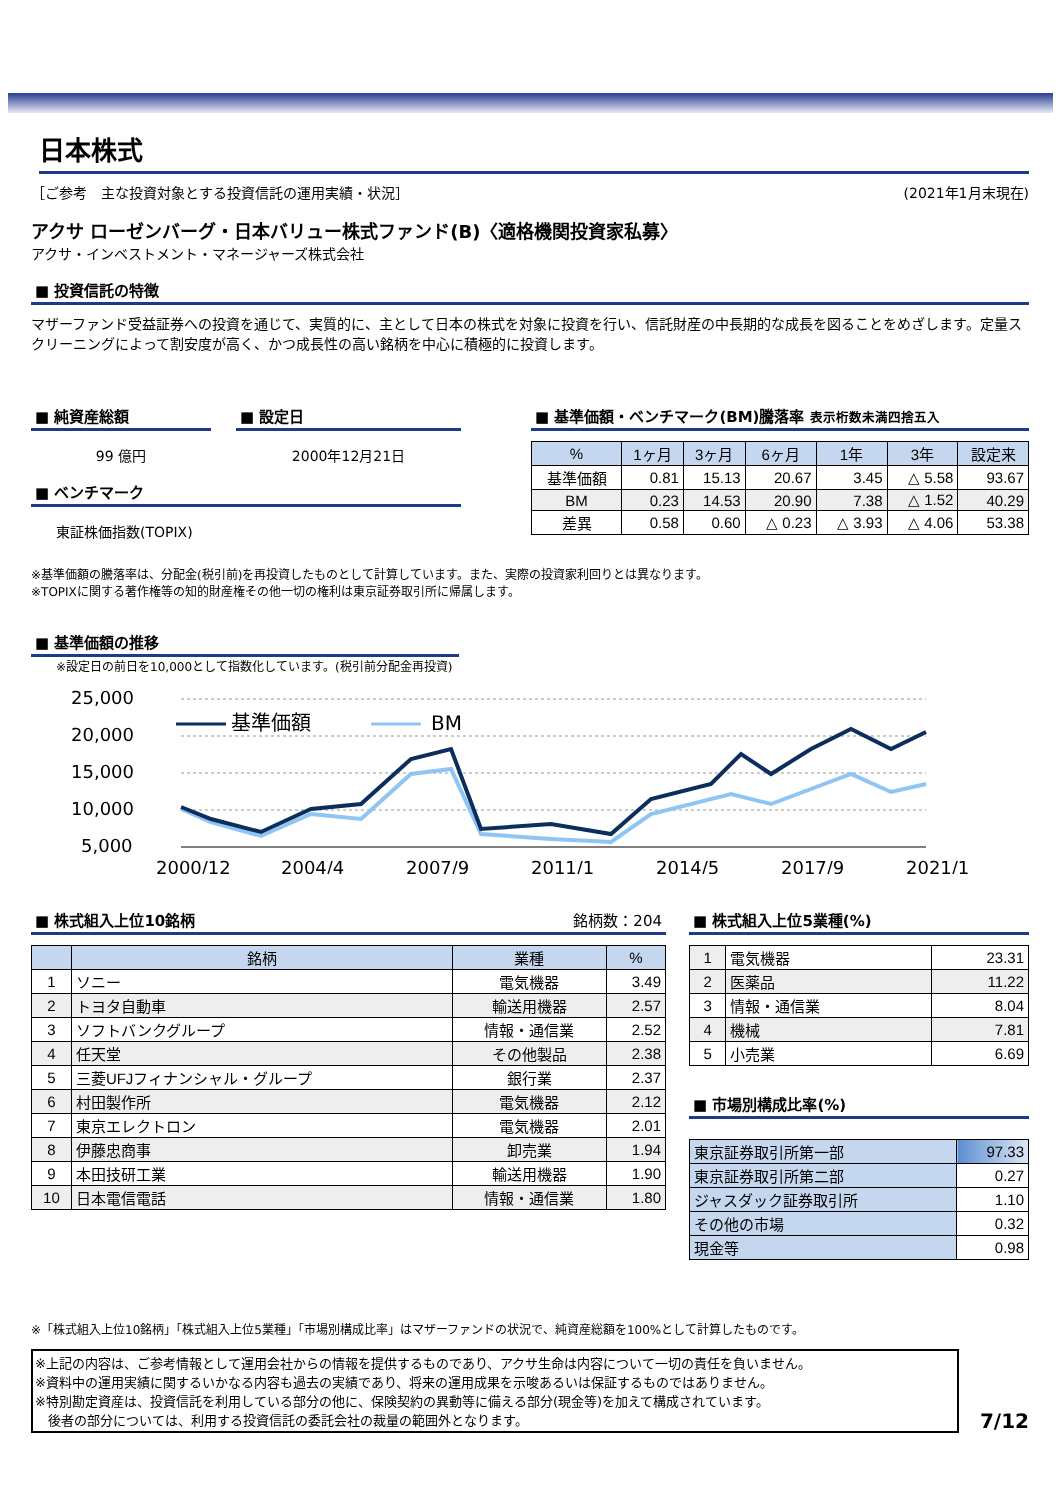日本株式
［ご参考　主な投資対象とする投資信託の運用実績・状況］ (2021年1月末現在)
アクサ ローゼンバーグ・日本バリュー株式ファンド(B)〈適格機関投資家私募〉
アクサ・インベストメント・マネージャーズ株式会社
■ 投資信託の特徴
マザーファンド受益証券への投資を通じて、実質的に、主として日本の株式を対象に投資を行い、信託財産の中長期的な成長を図ることをめざします。定量スクリーニングによって割安度が高く、かつ成長性の高い銘柄を中心に積極的に投資します。
■ 純資産総額
99 億円
■ 設定日
2000年12月21日
■ ベンチマーク
東証株価指数(TOPIX)
■ 基準価額・ベンチマーク(BM)騰落率 表示桁数未満四捨五入
| % | 1ヶ月 | 3ヶ月 | 6ヶ月 | 1年 | 3年 | 設定来 |
| --- | --- | --- | --- | --- | --- | --- |
| 基準価額 | 0.81 | 15.13 | 20.67 | 3.45 | △ 5.58 | 93.67 |
| BM | 0.23 | 14.53 | 20.90 | 7.38 | △ 1.52 | 40.29 |
| 差異 | 0.58 | 0.60 | △ 0.23 | △ 3.93 | △ 4.06 | 53.38 |
※基準価額の騰落率は、分配金(税引前)を再投資したものとして計算しています。また、実際の投資家利回りとは異なります。
※TOPIXに関する著作権等の知的財産権その他一切の権利は東京証券取引所に帰属します。
■ 基準価額の推移
※設定日の前日を10,000として指数化しています。(税引前分配金再投資)
25,000
20,000
15,000
10,000
5,000
基準価額
BM
2000/12
2004/4
2007/9
2011/1
2014/5
2017/9
2021/1
■ 株式組入上位10銘柄 銘柄数：204
| | 銘柄 | 業種 | % |
| --- | --- | --- | --- |
| 1 | ソニー | 電気機器 | 3.49 |
| 2 | トヨタ自動車 | 輸送用機器 | 2.57 |
| 3 | ソフトバンクグループ | 情報・通信業 | 2.52 |
| 4 | 任天堂 | その他製品 | 2.38 |
| 5 | 三菱UFJフィナンシャル・グループ | 銀行業 | 2.37 |
| 6 | 村田製作所 | 電気機器 | 2.12 |
| 7 | 東京エレクトロン | 電気機器 | 2.01 |
| 8 | 伊藤忠商事 | 卸売業 | 1.94 |
| 9 | 本田技研工業 | 輸送用機器 | 1.90 |
| 10 | 日本電信電話 | 情報・通信業 | 1.80 |
■ 株式組入上位5業種(%)
| 1 | 電気機器 | 23.31 |
| 2 | 医薬品 | 11.22 |
| 3 | 情報・通信業 | 8.04 |
| 4 | 機械 | 7.81 |
| 5 | 小売業 | 6.69 |
■ 市場別構成比率(%)
| 東京証券取引所第一部 | 97.33 |
| 東京証券取引所第二部 | 0.27 |
| ジャスダック証券取引所 | 1.10 |
| その他の市場 | 0.32 |
| 現金等 | 0.98 |
※「株式組入上位10銘柄」「株式組入上位5業種」「市場別構成比率」はマザーファンドの状況で、純資産総額を100%として計算したものです。
※上記の内容は、ご参考情報として運用会社からの情報を提供するものであり、アクサ生命は内容について一切の責任を負いません。
※資料中の運用実績に関するいかなる内容も過去の実績であり、将来の運用成果を示唆あるいは保証するものではありません。
※特別勘定資産は、投資信託を利用している部分の他に、保険契約の異動等に備える部分(現金等)を加えて構成されています。
　後者の部分については、利用する投資信託の委託会社の裁量の範囲外となります。
7/12